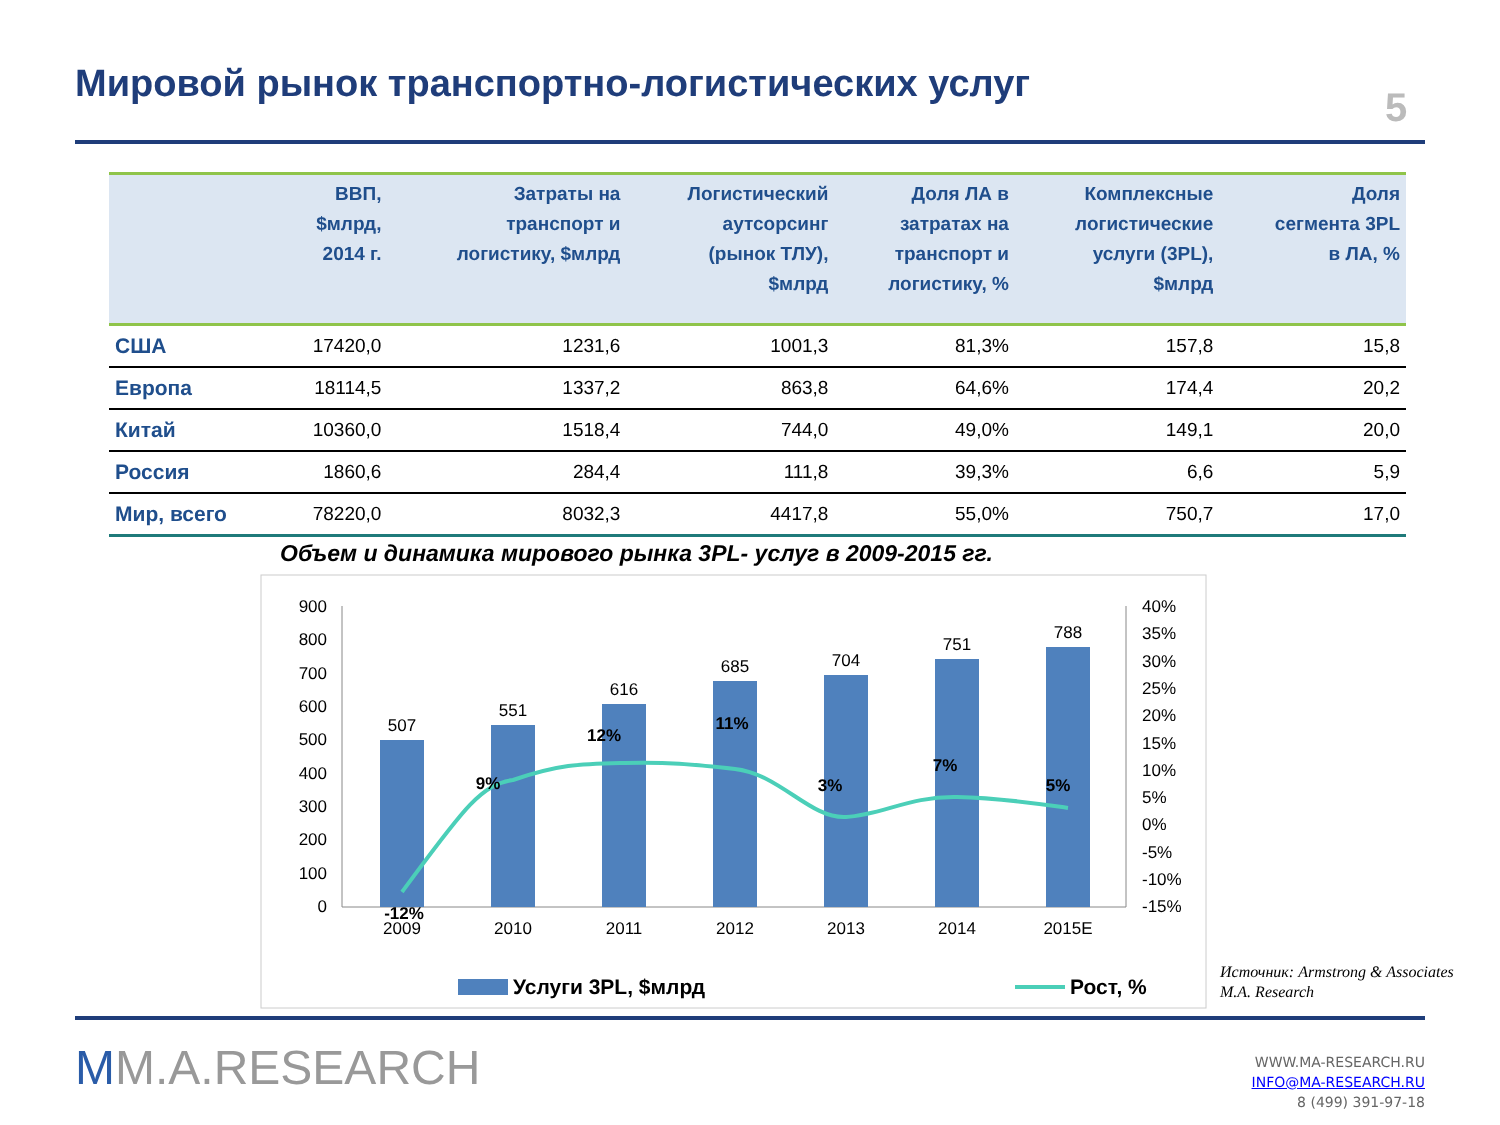Мировой рынок транспортно-логистических услуг
5
| | ВВП, $млрд, 2014 г. | Затраты на транспорт и логистику, $млрд | Логистический аутсорсинг (рынок ТЛУ), $млрд | Доля ЛА в затратах на транспорт и логистику, % | Комплексные логистические услуги (3PL), $млрд | Доля сегмента 3PL в ЛА, % |
| --- | --- | --- | --- | --- | --- | --- |
| США | 17420,0 | 1231,6 | 1001,3 | 81,3% | 157,8 | 15,8 |
| Европа | 18114,5 | 1337,2 | 863,8 | 64,6% | 174,4 | 20,2 |
| Китай | 10360,0 | 1518,4 | 744,0 | 49,0% | 149,1 | 20,0 |
| Россия | 1860,6 | 284,4 | 111,8 | 39,3% | 6,6 | 5,9 |
| Мир, всего | 78220,0 | 8032,3 | 4417,8 | 55,0% | 750,7 | 17,0 |
Объем и динамика мирового рынка 3PL- услуг в 2009-2015 гг.
900
800
700
600
500
400
300
200
100
0
40%
35%
30%
25%
20%
15%
10%
5%
0%
-5%
-10%
-15%
507
551
616
685
704
751
788
2009
2010
2011
2012
2013
2014
2015E
-12%
9%
12%
11%
3%
7%
5%
Услуги 3PL, $млрд
Рост, %
Источник: Armstrong & Associates
M.A. Research
MM.A.RESEARCH
WWW.MA-RESEARCH.RU
INFO@MA-RESEARCH.RU
8 (499) 391-97-18